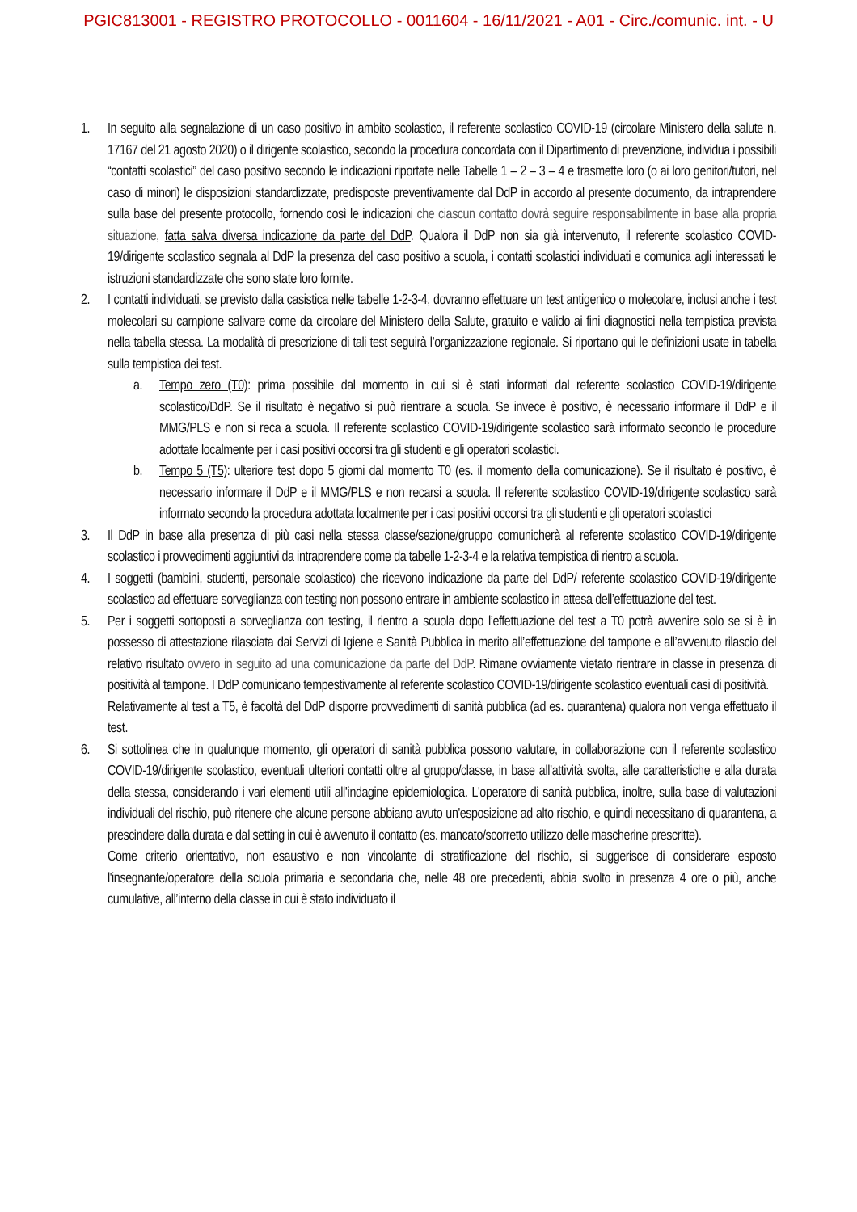PGIC813001 - REGISTRO PROTOCOLLO - 0011604 - 16/11/2021 - A01 - Circ./comunic. int. - U
1. In seguito alla segnalazione di un caso positivo in ambito scolastico, il referente scolastico COVID-19 (circolare Ministero della salute n. 17167 del 21 agosto 2020) o il dirigente scolastico, secondo la procedura concordata con il Dipartimento di prevenzione, individua i possibili “contatti scolastici” del caso positivo secondo le indicazioni riportate nelle Tabelle 1 – 2 – 3 – 4 e trasmette loro (o ai loro genitori/tutori, nel caso di minori) le disposizioni standardizzate, predisposte preventivamente dal DdP in accordo al presente documento, da intraprendere sulla base del presente protocollo, fornendo così le indicazioni che ciascun contatto dovrà seguire responsabilmente in base alla propria situazione, fatta salva diversa indicazione da parte del DdP. Qualora il DdP non sia già intervenuto, il referente scolastico COVID-19/dirigente scolastico segnala al DdP la presenza del caso positivo a scuola, i contatti scolastici individuati e comunica agli interessati le istruzioni standardizzate che sono state loro fornite.
2. I contatti individuati, se previsto dalla casistica nelle tabelle 1-2-3-4, dovranno effettuare un test antigenico o molecolare, inclusi anche i test molecolari su campione salivare come da circolare del Ministero della Salute, gratuito e valido ai fini diagnostici nella tempistica prevista nella tabella stessa. La modalità di prescrizione di tali test seguirà l’organizzazione regionale. Si riportano qui le definizioni usate in tabella sulla tempistica dei test.
a. Tempo zero (T0): prima possibile dal momento in cui si è stati informati dal referente scolastico COVID-19/dirigente scolastico/DdP. Se il risultato è negativo si può rientrare a scuola. Se invece è positivo, è necessario informare il DdP e il MMG/PLS e non si reca a scuola. Il referente scolastico COVID-19/dirigente scolastico sarà informato secondo le procedure adottate localmente per i casi positivi occorsi tra gli studenti e gli operatori scolastici.
b. Tempo 5 (T5): ulteriore test dopo 5 giorni dal momento T0 (es. il momento della comunicazione). Se il risultato è positivo, è necessario informare il DdP e il MMG/PLS e non recarsi a scuola. Il referente scolastico COVID-19/dirigente scolastico sarà informato secondo la procedura adottata localmente per i casi positivi occorsi tra gli studenti e gli operatori scolastici
3. Il DdP in base alla presenza di più casi nella stessa classe/sezione/gruppo comunicherà al referente scolastico COVID-19/dirigente scolastico i provvedimenti aggiuntivi da intraprendere come da tabelle 1-2-3-4 e la relativa tempistica di rientro a scuola.
4. I soggetti (bambini, studenti, personale scolastico) che ricevono indicazione da parte del DdP/ referente scolastico COVID-19/dirigente scolastico ad effettuare sorveglianza con testing non possono entrare in ambiente scolastico in attesa dell’effettuazione del test.
5. Per i soggetti sottoposti a sorveglianza con testing, il rientro a scuola dopo l’effettuazione del test a T0 potrà avvenire solo se si è in possesso di attestazione rilasciata dai Servizi di Igiene e Sanità Pubblica in merito all’effettuazione del tampone e all’avvenuto rilascio del relativo risultato ovvero in seguito ad una comunicazione da parte del DdP. Rimane ovviamente vietato rientrare in classe in presenza di positività al tampone. I DdP comunicano tempestivamente al referente scolastico COVID-19/dirigente scolastico eventuali casi di positività.
Relativamente al test a T5, è facoltà del DdP disporre provvedimenti di sanità pubblica (ad es. quarantena) qualora non venga effettuato il test.
6. Si sottolinea che in qualunque momento, gli operatori di sanità pubblica possono valutare, in collaborazione con il referente scolastico COVID-19/dirigente scolastico, eventuali ulteriori contatti oltre al gruppo/classe, in base all’attività svolta, alle caratteristiche e alla durata della stessa, considerando i vari elementi utili all’indagine epidemiologica. L'operatore di sanità pubblica, inoltre, sulla base di valutazioni individuali del rischio, può ritenere che alcune persone abbiano avuto un'esposizione ad alto rischio, e quindi necessitano di quarantena, a prescindere dalla durata e dal setting in cui è avvenuto il contatto (es. mancato/scorretto utilizzo delle mascherine prescritte).
Come criterio orientativo, non esaustivo e non vincolante di stratificazione del rischio, si suggerisce di considerare esposto l'insegnante/operatore della scuola primaria e secondaria che, nelle 48 ore precedenti, abbia svolto in presenza 4 ore o più, anche cumulative, all’interno della classe in cui è stato individuato il